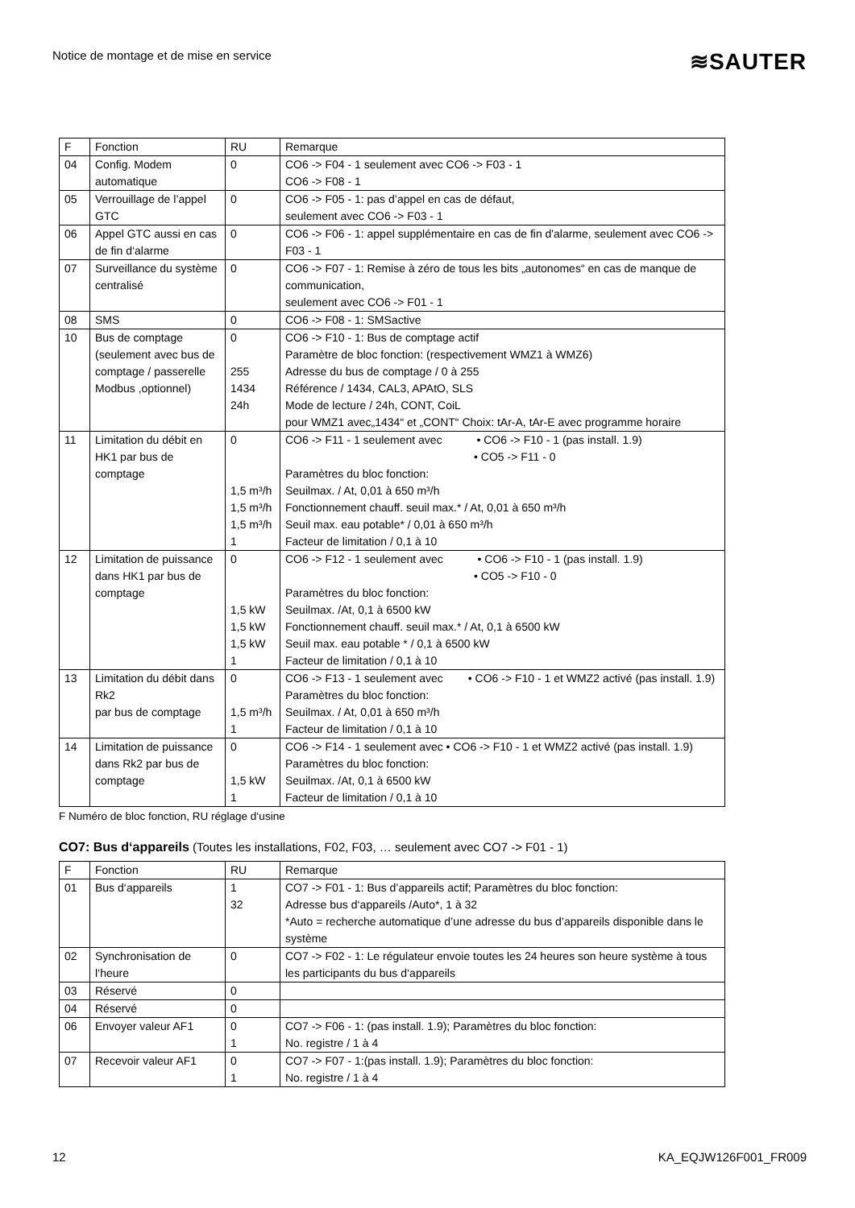Notice de montage et de mise en service ≋SAUTER
| F | Fonction | RU | Remarque |
| --- | --- | --- | --- |
| 04 | Config. Modem automatique | 0 | CO6 -> F04 - 1 seulement avec CO6 -> F03 - 1 CO6 -> F08 - 1 |
| 05 | Verrouillage de l’appel GTC | 0 | CO6 -> F05 - 1: pas d’appel en cas de défaut, seulement avec CO6 -> F03 - 1 |
| 06 | Appel GTC aussi en cas de fin d‘alarme | 0 | CO6 -> F06 - 1: appel supplémentaire en cas de fin d'alarme, seulement avec CO6 -> F03 - 1 |
| 07 | Surveillance du système centralisé | 0 | CO6 -> F07 - 1: Remise à zéro de tous les bits „autonomes“ en cas de manque de communication, seulement avec CO6 -> F01 - 1 |
| 08 | SMS | 0 | CO6 -> F08 - 1: SMSactive |
| 10 | Bus de comptage (seulement avec bus de comptage / passerelle Modbus ,optionnel) | 0 255 1434 24h | CO6 -> F10 - 1: Bus de comptage actif Paramètre de bloc fonction: (respectivement WMZ1 à WMZ6) Adresse du bus de comptage / 0 à 255 Référence / 1434, CAL3, APAtO, SLS Mode de lecture / 24h, CONT, CoiL pour WMZ1 avec„1434“ et „CONT“ Choix: tAr-A, tAr-E avec programme horaire |
| 11 | Limitation du débit en HK1 par bus de comptage | 0 1,5 m³/h 1,5 m³/h 1,5 m³/h 1 | CO6 -> F11 - 1 seulement avec • CO6 -> F10 - 1 (pas install. 1.9) • CO5 -> F11 - 0 Paramètres du bloc fonction: Seuilmax. / At, 0,01 à 650 m³/h Fonctionnement chauff. seuil max.* / At, 0,01 à 650 m³/h Seuil max. eau potable* / 0,01 à 650 m³/h Facteur de limitation / 0,1 à 10 |
| 12 | Limitation de puissance dans HK1 par bus de comptage | 0 1,5 kW 1,5 kW 1,5 kW 1 | CO6 -> F12 - 1 seulement avec • CO6 -> F10 - 1 (pas install. 1.9) • CO5 -> F10 - 0 Paramètres du bloc fonction: Seuilmax. /At, 0,1 à 6500 kW Fonctionnement chauff. seuil max.* / At, 0,1 à 6500 kW Seuil max. eau potable * / 0,1 à 6500 kW Facteur de limitation / 0,1 à 10 |
| 13 | Limitation du débit dans Rk2 par bus de comptage | 0 1,5 m³/h 1 | CO6 -> F13 - 1 seulement avec • CO6 -> F10 - 1 et WMZ2 activé (pas install. 1.9) Paramètres du bloc fonction: Seuilmax. / At, 0,01 à 650 m³/h Facteur de limitation / 0,1 à 10 |
| 14 | Limitation de puissance dans Rk2 par bus de comptage | 0 1,5 kW 1 | CO6 -> F14 - 1 seulement avec • CO6 -> F10 - 1 et WMZ2 activé (pas install. 1.9) Paramètres du bloc fonction: Seuilmax. /At, 0,1 à 6500 kW Facteur de limitation / 0,1 à 10 |
F Numéro de bloc fonction, RU réglage d‘usine
CO7: Bus d‘appareils (Toutes les installations, F02, F03, … seulement avec CO7 -> F01 - 1)
| F | Fonction | RU | Remarque |
| --- | --- | --- | --- |
| 01 | Bus d‘appareils | 1 32 | CO7 -> F01 - 1: Bus d’appareils actif; Paramètres du bloc fonction: Adresse bus d‘appareils /Auto*, 1 à 32 *Auto = recherche automatique d’une adresse du bus d’appareils disponible dans le système |
| 02 | Synchronisation de l‘heure | 0 | CO7 -> F02 - 1: Le régulateur envoie toutes les 24 heures son heure système à tous les participants du bus d‘appareils |
| 03 | Réservé | 0 | |
| 04 | Réservé | 0 | |
| 06 | Envoyer valeur AF1 | 0 1 | CO7 -> F06 - 1: (pas install. 1.9); Paramètres du bloc fonction: No. registre / 1 à 4 |
| 07 | Recevoir valeur AF1 | 0 1 | CO7 -> F07 - 1:(pas install. 1.9); Paramètres du bloc fonction: No. registre / 1 à 4 |
12 KA_EQJW126F001_FR009